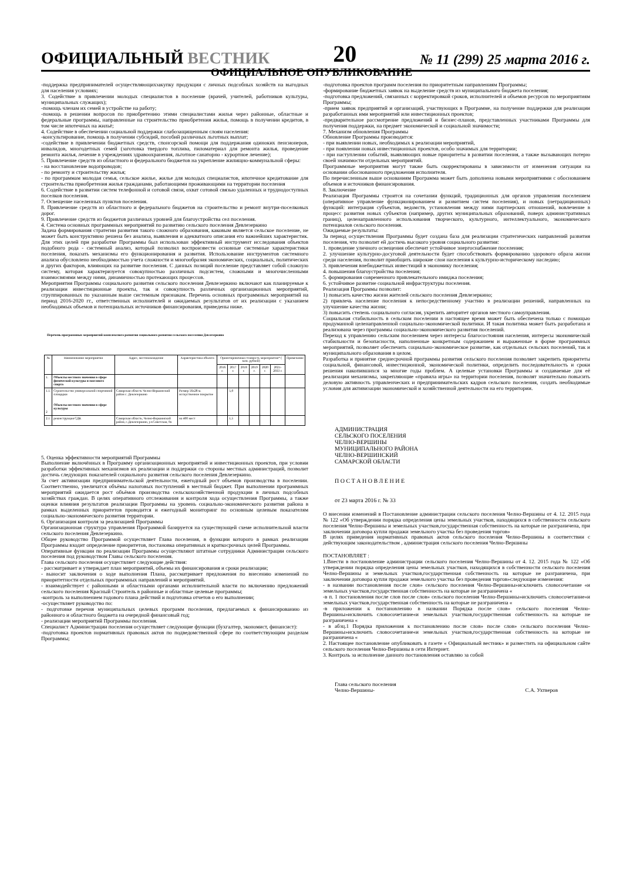ОФИЦИАЛЬНЫЙ ВЕСТНИК
20
№ 11 (299) 25 марта 2016 г.
ОФИЦИАЛЬНОЕ ОПУБЛИКОВАНИЕ
-поддержка предпринимателей осуществляющихзакупку продукции с личных подсобных хозяйств на выгодных для населения условиях;
3. Содействие в привлечении молодых специалистов в поселение (врачей, учителей, работников культуры, муниципальных служащих);
-помощь членам их семей в устройстве на работу;
-помощь в решении вопросов по приобретению этими специалистами жилья через районные, областные и федеральные программы, направленные на строительство приобретения жилья, помощь в получении кредитов, в том числе ипотечных на жильё;
4. Содействие в обеспечении социальной поддержки слабозащищенным слоям населения:
-консультирование, помощь в получении субсидий, пособий различных льготных выплат;
-содействие в привлечении бюджетных средств, спонсорской помощи для поддержания одиноких пенсионеров, инвалидов, многодетных семей (заготовка твердого топлива, пиломатериал для ремонта жилья, проведение ремонта жилья, лечение в учреждениях здравоохранения, льготное санаторно - курортное лечение);
5. Привлечение средств из областного и федерального бюджетов на укрепление жилищно-коммунальной сферы:
- на восстановление водопроводов;
- по ремонту и строительству жилья;
- по программам молодая семья, сельское жилье, жилье для молодых специалистов, ипотечное кредитование для строительства приобретения жилья гражданами, работающими проживающими на территории поселения
6. Содействие в развитии систем телефонной и сотовой связи, охват сотовой связью удаленных и труднодоступных поселков поселения.
7. Освещение населенных пунктов поселения.
8. Привлечение средств из областного и федерального бюджетов на строительство и ремонт внутри-поселковых дорог.
9. Привлечение средств из бюджетов различных уровней для благоустройства сел поселения.
4. Система основных программных мероприятий по развитию сельского поселения Девлезеркино
Задача формирования стратегии развития такого сложного образования, каковым является сельское поселение, не может быть конструктивно решена без анализа, выявления и адекватного описания его важнейших характеристик. Для этих целей при разработке Программы был использован эффективный инструмент исследования объектов подобного рода - системный анализ, который позволил воспроизвести основные системные характеристики поселения, показать механизмы его функционирования и развития. Использование инструментов системного анализа обусловлено необходимостью учета сложности и многообразия экономических, социальных, политических и других факторов, влияющих на развитие поселения. С данных позиций поселение представляет собой сложную систему, которая характеризуется совокупностью различных подсистем, сложными и многочисленными взаимосвязями между ними, динамичностью протекающих процессов.
Мероприятия Программы социального развития сельского поселения Девлезеркино включают как планируемые к реализации инвестиционные проекты, так и совокупность различных организационных мероприятий, сгруппированных по указанным выше системным признакам. Перечень основных программных мероприятий на период 2016-2020 гг., ответственных исполнителей и ожидаемых результатов от их реализации с указанием необходимых объемов и потенциальных источников финансирования, приведены ниже.
Перечень программных мероприятий комплексного развития социального развития сельского поселения Девлезеркино
| № | Наименование мероприятия | Адрес, местонахождение | Характеристика объекта | Ориентировочная стоимость мероприятия* ( млн. рублей) | | | | | | Примечание |
| --- | --- | --- | --- | --- | --- | --- | --- | --- | --- | --- |
| | | | | 2016 г. | 2017 г. | 2018 г. | 2019 г. | 2020 г. | 2021-2033 г. | |
| 1. | Объекты местного значения в сфере физической культуры и массового спорта | | | | | | | | | |
| 1.1. 2 | Строительство универсальной спортивной площадки Объекты местного значения в сфере культуры | Самарская область Челно-Вершинский район с. Девлезеркино | Размер 56х28 м. исскуственное покрытие | | 5,0 | | | | | |
| 2.1 | реконструкция СДК | Самарская область, Челно-Вершинский район, с.Девлезеркино, ул.Советская, 9а | на 400 мест | | 1,5 | | | | | |
5. Оценка эффективности мероприятий Программы
Выполнение включённых в Программу организационных мероприятий и инвестиционных проектов, при условии разработки эффективных механизмов их реализации и поддержки со стороны местных администраций, позволит достичь следующих показателей социального развития сельского поселения Девлезеркино.
За счет активизации предпринимательской деятельности, ежегодный рост объемов производства в поселении. Соответственно, увеличатся объёмы налоговых поступлений в местный бюджет. При выполнении программных мероприятий ожидается рост объёмов производства сельскохозяйственной продукции в личных подсобных хозяйствах граждан. В целях оперативного отслеживания и контроля хода осуществления Программы, а также оценки влияния результатов реализации Программы на уровень социально-экономического развития района в рамках выделенных приоритетов проводится и ежегодный мониторинг по основным целевым показателям социально-экономического развития территории.
6. Организация контроля за реализацией Программы
Организационная структура управления Программой базируется на существующей схеме исполнительной власти сельского поселения Девлезеркино.
Общее руководство Программой осуществляет Глава поселения, в функции которого в рамках реализации Программы входит определение приоритетов, постановка оперативных и краткосрочных целей Программы.
Оперативные функции по реализации Программы осуществляют штатные сотрудники Администрации сельского поселения под руководством Главы сельского поселения.
Глава сельского поселения осуществляет следующие действия:
- рассматривает и утверждает план мероприятий, объемы их финансирования и сроки реализации;
- выносит заключения о ходе выполнения Плана, рассматривает предложения по внесению изменений по приоритетности отдельных программных направлений и мероприятий.
- взаимодействует с районными и областными органами исполнительной власти по включению предложений сельского поселения Красный Строитель в районные и областные целевые программы;
-контроль за выполнением годового плана действий и подготовка отчетов о его выполнении;
-осуществляет руководство по:
- подготовке перечня муниципальных целевых программ поселения, предлагаемых к финансированию из районного и областного бюджета на очередной финансовый год;
- реализации мероприятий Программы поселения.
Специалист Администрации поселения осуществляет следующие функции (бухгалтер, экономист, финансист):
-подготовка проектов нормативных правовых актов по подведомственной сфере по соответствующим разделам Программы;
-подготовка проектов программ поселения по приоритетным направлениям Программы;
-формирование бюджетных заявок на выделение средств из муниципального бюджета поселения;
-подготовка предложений, связанных с корректировкой сроков, исполнителей и объемов ресурсов по мероприятиям Программы;
-прием заявок предприятий и организаций, участвующих в Программе, на получение поддержки для реализации разработанных ими мероприятий или инвестиционных проектов;
-предварительное рассмотрение предложений и бизнес-планов, представленных участниками Программы для получения поддержки, на предмет экономической и социальной значимости;
7. Механизм обновления Программы
Обновление Программы производится:
- при выявлении новых, необходимых к реализации мероприятий,
- при появлении новых инвестиционных проектов, особо значимых для территории;
- при наступлении событий, выявляющих новые приоритеты в развитии поселения, а также вызывающих потерю своей значимости отдельных мероприятий.
Программные мероприятия могут также быть скорректированы в зависимости от изменения ситуации на основании обоснованного предложения исполнителя.
По перечисленным выше основаниям Программа может быть дополнена новыми мероприятиями с обоснованием объемов и источников финансирования.
8. Заключение
Реализация Программы строится на сочетании функций, традиционных для органов управления поселением (оперативное управление функционированием и развитием систем поселения), и новых (нетрадиционных) функций: интеграция субъектов, ведомств, установления между ними партнерских отношений, вовлечение в процесс развития новых субъектов (например, других муниципальных образований, поверх административных границ), целенаправленного использования творческого, культурного, интеллектуального, экономического потенциалов сельского поселения.
Ожидаемые результаты:
За период осуществления Программы будет создана база для реализации стратегических направлений развития поселения, что позволит ей достичь высокого уровня социального развития:
1. проведение уличного освещения обеспечит устойчивое энергоснабжение поселения;
2. улучшение культурно-досуговой деятельности будет способствовать формированию здорового образа жизни среди населения, позволит приобщить широкие слои населения к культурно-историческому наследию;
3. привлечения внебюджетных инвестиций в экономику поселения;
4. повышения благоустройства поселения;
5. формирования современного привлекательного имиджа поселения;
6. устойчивое развитие социальной инфраструктуры поселения.
Реализация Программы позволит:
1) повысить качество жизни жителей сельского поселения Девлезеркино;
2) привлечь население поселения к непосредственному участию в реализации решений, направленных на улучшение качества жизни;
3) повысить степень социального согласия, укрепить авторитет органов местного самоуправления.
Социальная стабильность в сельском поселении в настоящее время может быть обеспечена только с помощью продуманной целенаправленной социально-экономической политики. И такая политика может быть разработана и реализована через программы социально-экономического развития поселений.
Переход к управлению сельским поселением через интересы благосостояния населения, интересы экономической стабильности и безопасности, наполненные конкретным содержанием и выраженные в форме программных мероприятий, позволяет обеспечить социально-экономическое развитие, как отдельных сельских поселений, так и муниципального образования в целом.
Разработка и принятие среднесрочной программы развития сельского поселения позволяет закрепить приоритеты социальной, финансовой, инвестиционной, экономической политики, определить последовательность и сроки решения накопившихся за многие годы проблем. А целевые установки Программы и создаваемые для её реализации механизмы, закрепляющие «правила игры» на территории поселения, позволят значительно повысить деловую активность управленческих и предпринимательских кадров сельского поселения, создать необходимые условия для активизации экономической и хозяйственной деятельности на его территории.
АДМИНИСТРАЦИЯ
СЕЛЬСКОГО ПОСЕЛЕНИЯ
ЧЕЛНО-ВЕРШИНЫ
МУНИЦИПАЛЬНОГО РАЙОНА
ЧЕЛНО-ВЕРШИНСКИЙ
САМАРСКОЙ ОБЛАСТИ
П О С Т А Н О В Л Е Н И Е
от 23 марта 2016 г. № 33
О внесении изменений в Постановление администрации сельского поселения Челно-Вершины от 4. 12. 2015 года № 122 «Об утверждении порядка определения цены земельных участков, находящихся в собственности сельского поселения Челно-Вершины и земельных участков,государственная собственность на которые не разграничена, при заключении договора купли продажи земельного участка без проведения торгов»
В целях приведения нормативных правовых актов сельского поселения Челно-Вершины в соответствии с действующим законодательством , администрация сельского поселения Челно-Вершины
ПОСТАНОВЛЯЕТ :
1.Внести в постановление администрации сельского поселения Челно-Вершины от 4. 12. 2015 года № 122 «Об утверждении порядка определения цены земельных участков, находящихся в собственности сельского поселения Челно-Вершины и земельных участков,государственная собственность на которые не разграничена, при заключении договора купли продажи земельного участка без проведения торгов»следующие изменения:
- в названии постановления после слов» сельского поселения Челно-Вершины»исключить словосочетание «и земельных участков,государственная собственность на которые не разграничена «
-в п. 1 постановления после слов после слов» сельского поселения Челно-Вершины»исключить словосочетание«и земельных участков,государственная собственность на которые не разграничена «
-в приложении к постановлению в названии Порядка после слов» сельского поселения Челно-Вершины»исключить словосочетание«и земельных участков,государственная собственность на которые не разграничена «
- в абзц.1 Порядка приложения к постановлению после слов» после слов» сельского поселения Челно-Вершины»исключить словосочетание«и земельных участков,государственная собственность на которые не разграничена «
2. Настоящее постановление опубликовать в газете « Официальный вестник» и разместить на официальном сайте сельского поселения Челно-Вершины в сети Интернет.
3. Контроль за исполнение данного постановления оставляю за собой
Глава сельского поселения
Челно-Вершины-
С.А. Ухтверов